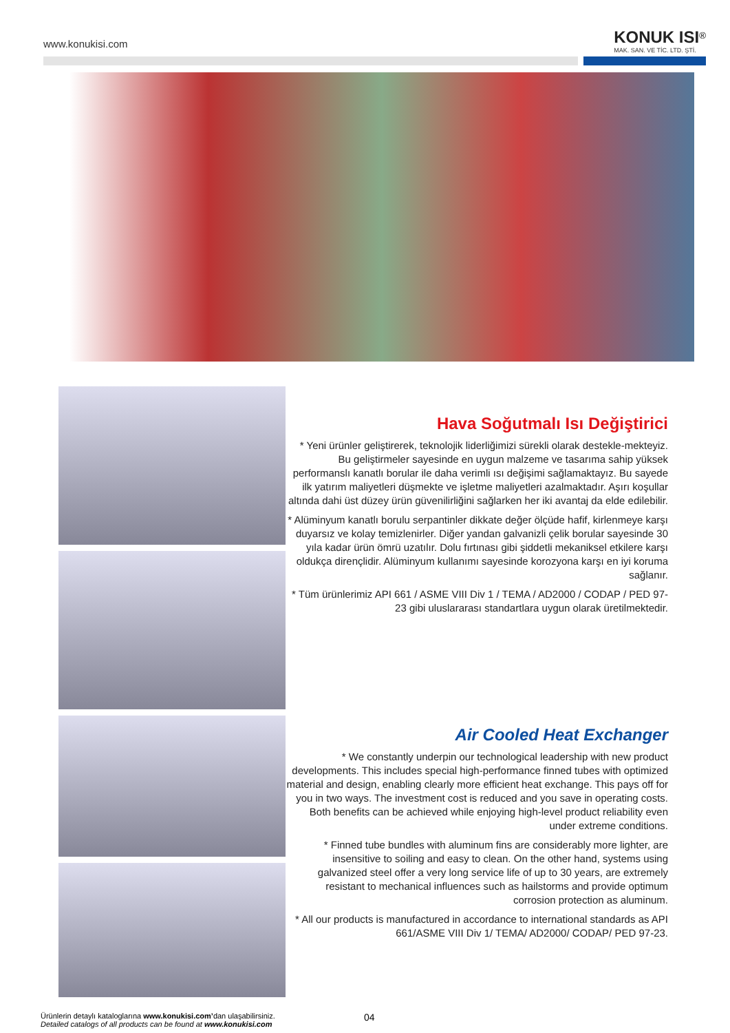www.konukisi.com
KONUK ISI<sup>®</sup>
MAK. SAN. VE TİC. LTD. ŞTİ.
Hava Soğutmalı Isı Değiştirici
* Yeni ürünler geliştirerek, teknolojik liderliğimizi sürekli olarak destekle-mekteyiz. Bu geliştirmeler sayesinde en uygun malzeme ve tasarıma sahip yüksek performanslı kanatlı borular ile daha verimli ısı değişimi sağlamaktayız. Bu sayede ilk yatırım maliyetleri düşmekte ve işletme maliyetleri azalmaktadır. Aşırı koşullar altında dahi üst düzey ürün güvenilirliğini sağlarken her iki avantaj da elde edilebilir.
* Alüminyum kanatlı borulu serpantinler dikkate değer ölçüde hafif, kirlenmeye karşı duyarsız ve kolay temizlenirler. Diğer yandan galvanizli çelik borular sayesinde 30 yıla kadar ürün ömrü uzatılır. Dolu fırtınası gibi şiddetli mekaniksel etkilere karşı oldukça dirençlidir. Alüminyum kullanımı sayesinde korozyona karşı en iyi koruma sağlanır.
* Tüm ürünlerimiz API 661 / ASME VIII Div 1 / TEMA / AD2000 / CODAP / PED 97-23 gibi uluslararası standartlara uygun olarak üretilmektedir.
Air Cooled Heat Exchanger
* We constantly underpin our technological leadership with new product developments. This includes special high-performance finned tubes with optimized material and design, enabling clearly more efficient heat exchange. This pays off for you in two ways. The investment cost is reduced and you save in operating costs. Both benefits can be achieved while enjoying high-level product reliability even under extreme conditions.
* Finned tube bundles with aluminum fins are considerably more lighter, are insensitive to soiling and easy to clean. On the other hand, systems using galvanized steel offer a very long service life of up to 30 years, are extremely resistant to mechanical influences such as hailstorms and provide optimum corrosion protection as aluminum.
* All our products is manufactured in accordance to international standards as API 661/ASME VIII Div 1/ TEMA/ AD2000/ CODAP/ PED 97-23.
Ürünlerin detaylı kataloglarına www.konukisi.com’dan ulaşabilirsiniz.
Detailed catalogs of all products can be found at www.konukisi.com
04